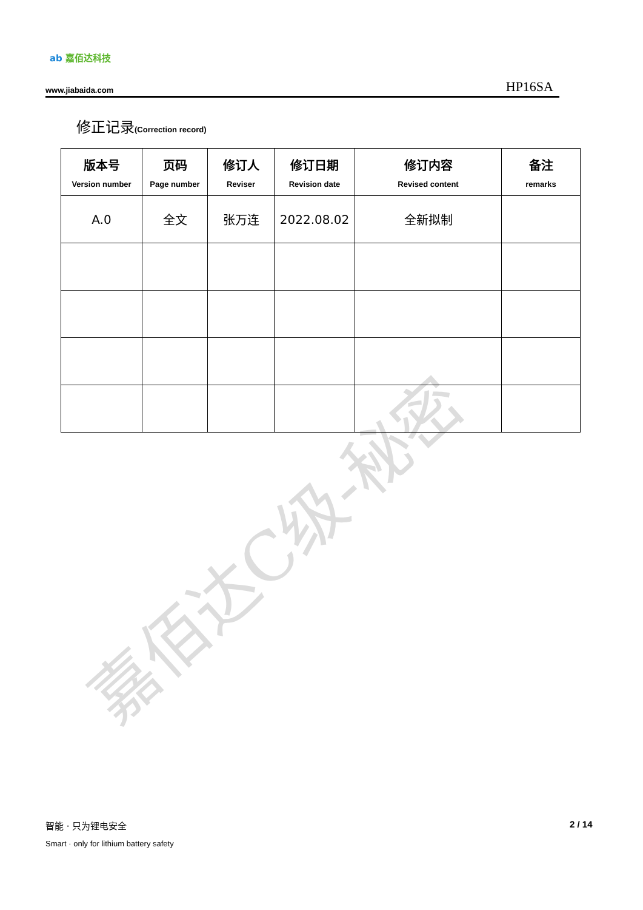嘉佰达C级-秘密
ab 嘉佰达科技
www.jiabaida.com
HP16SA
修正记录(Correction record)
| 版本号 Version number | 页码 Page number | 修订人 Reviser | 修订日期 Revision date | 修订内容 Revised content | 备注 remarks |
| --- | --- | --- | --- | --- | --- |
| A.0 | 全文 | 张万连 | 2022.08.02 | 全新拟制 | |
智能 · 只为锂电安全
Smart · only for lithium battery safety
2 / 14